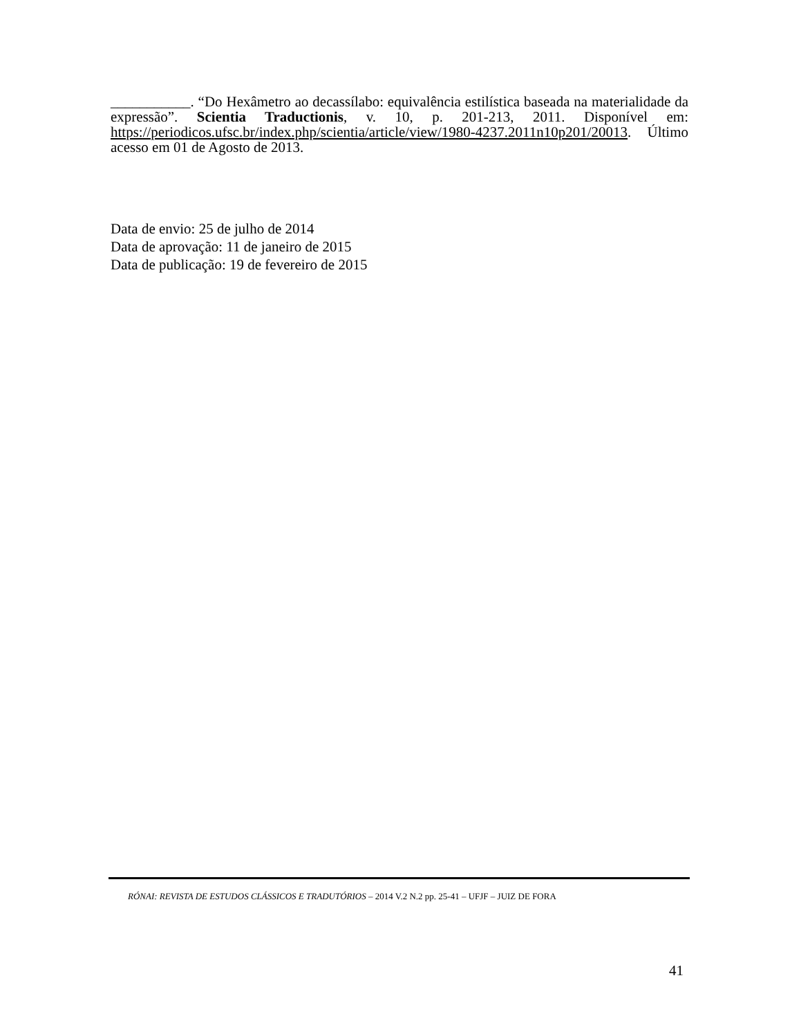___________. “Do Hexâmetro ao decassílabo: equivalência estilística baseada na materialidade da expressão”. Scientia Traductionis, v. 10, p. 201-213, 2011. Disponível em: https://periodicos.ufsc.br/index.php/scientia/article/view/1980-4237.2011n10p201/20013. Último acesso em 01 de Agosto de 2013.
Data de envio: 25 de julho de 2014
Data de aprovação: 11 de janeiro de 2015
Data de publicação: 19 de fevereiro de 2015
RÓNAI: REVISTA DE ESTUDOS CLÁSSICOS E TRADUTÓRIOS – 2014 V.2 N.2 pp. 25-41 – UFJF – JUIZ DE FORA
41